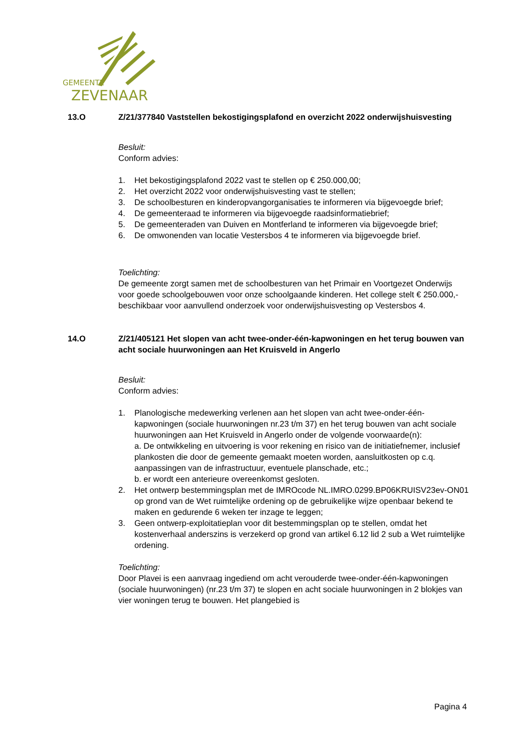GEMEENTE
ZEVENAAR
13.O
Z/21/377840 Vaststellen bekostigingsplafond en overzicht 2022 onderwijshuisvesting
Besluit:
Conform advies:
1. Het bekostigingsplafond 2022 vast te stellen op € 250.000,00;
2. Het overzicht 2022 voor onderwijshuisvesting vast te stellen;
3. De schoolbesturen en kinderopvangorganisaties te informeren via bijgevoegde brief;
4. De gemeenteraad te informeren via bijgevoegde raadsinformatiebrief;
5. De gemeenteraden van Duiven en Montferland te informeren via bijgevoegde brief;
6. De omwonenden van locatie Vestersbos 4 te informeren via bijgevoegde brief.
Toelichting:
De gemeente zorgt samen met de schoolbesturen van het Primair en Voortgezet Onderwijs voor goede schoolgebouwen voor onze schoolgaande kinderen. Het college stelt € 250.000,- beschikbaar voor aanvullend onderzoek voor onderwijshuisvesting op Vestersbos 4.
14.O
Z/21/405121 Het slopen van acht twee-onder-één-kapwoningen en het terug bouwen van acht sociale huurwoningen aan Het Kruisveld in Angerlo
Besluit:
Conform advies:
1. Planologische medewerking verlenen aan het slopen van acht twee-onder-één-kapwoningen (sociale huurwoningen nr.23 t/m 37) en het terug bouwen van acht sociale huurwoningen aan Het Kruisveld in Angerlo onder de volgende voorwaarde(n):
a. De ontwikkeling en uitvoering is voor rekening en risico van de initiatiefnemer, inclusief plankosten die door de gemeente gemaakt moeten worden, aansluitkosten op c.q. aanpassingen van de infrastructuur, eventuele planschade, etc.;
b. er wordt een anterieure overeenkomst gesloten.
2. Het ontwerp bestemmingsplan met de IMROcode NL.IMRO.0299.BP06KRUISV23ev-ON01 op grond van de Wet ruimtelijke ordening op de gebruikelijke wijze openbaar bekend te maken en gedurende 6 weken ter inzage te leggen;
3. Geen ontwerp-exploitatieplan voor dit bestemmingsplan op te stellen, omdat het kostenverhaal anderszins is verzekerd op grond van artikel 6.12 lid 2 sub a Wet ruimtelijke ordening.
Toelichting:
Door Plavei is een aanvraag ingediend om acht verouderde twee-onder-één-kapwoningen (sociale huurwoningen) (nr.23 t/m 37) te slopen en acht sociale huurwoningen in 2 blokjes van vier woningen terug te bouwen. Het plangebied is
Pagina 4